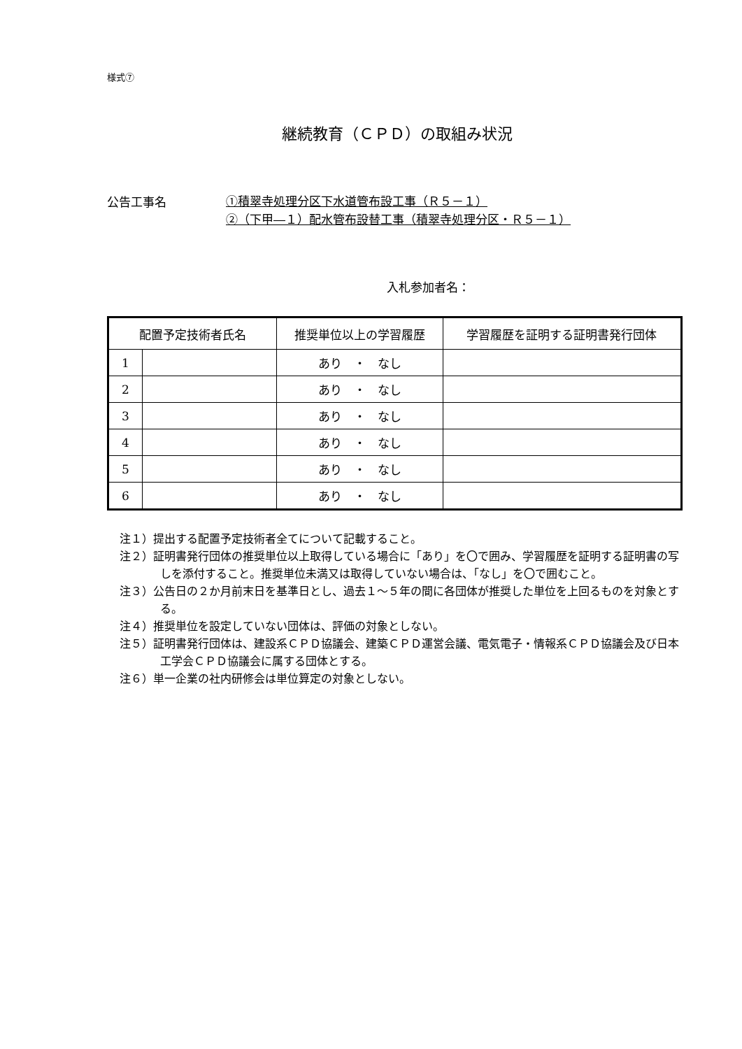様式⑦
継続教育（ＣＰＤ）の取組み状況
公告工事名
①積翠寺処理分区下水道管布設工事（Ｒ５－１）
②（下甲―１）配水管布設替工事（積翠寺処理分区・Ｒ５－１）
入札参加者名：
| 配置予定技術者氏名 | | 推奨単位以上の学習履歴 | 学習履歴を証明する証明書発行団体 |
| --- | --- | --- | --- |
| 1 | | あり ・ なし | |
| 2 | | あり ・ なし | |
| 3 | | あり ・ なし | |
| 4 | | あり ・ なし | |
| 5 | | あり ・ なし | |
| 6 | | あり ・ なし | |
注１）提出する配置予定技術者全てについて記載すること。
注２）証明書発行団体の推奨単位以上取得している場合に「あり」を〇で囲み、学習履歴を証明する証明書の写しを添付すること。推奨単位未満又は取得していない場合は、「なし」を〇で囲むこと。
注３）公告日の２か月前末日を基準日とし、過去１～５年の間に各団体が推奨した単位を上回るものを対象とする。
注４）推奨単位を設定していない団体は、評価の対象としない。
注５）証明書発行団体は、建設系ＣＰＤ協議会、建築ＣＰＤ運営会議、電気電子・情報系ＣＰＤ協議会及び日本工学会ＣＰＤ協議会に属する団体とする。
注６）単一企業の社内研修会は単位算定の対象としない。